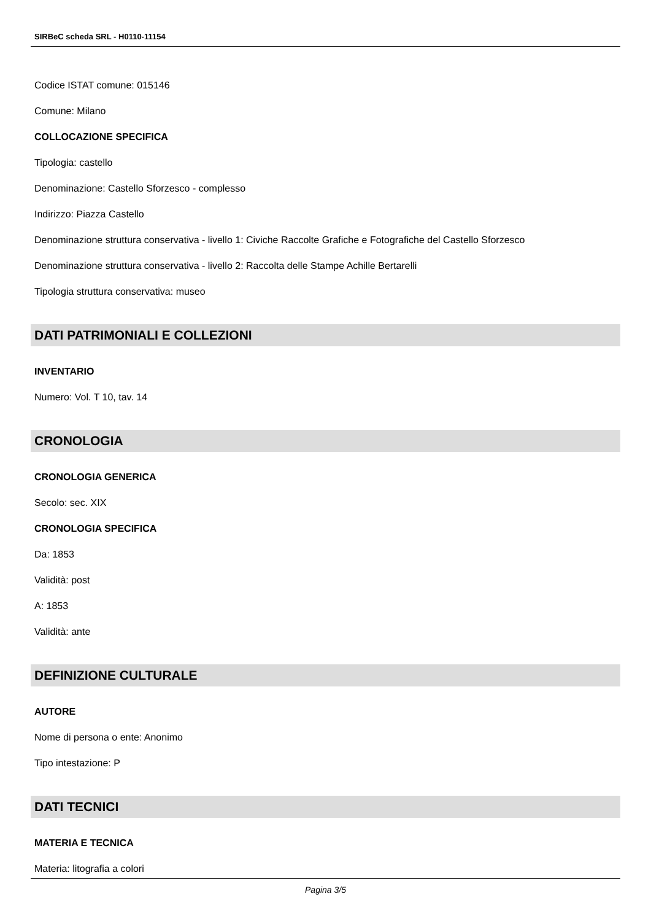SIRBeC scheda SRL - H0110-11154
Codice ISTAT comune: 015146
Comune: Milano
COLLOCAZIONE SPECIFICA
Tipologia: castello
Denominazione: Castello Sforzesco - complesso
Indirizzo: Piazza Castello
Denominazione struttura conservativa - livello 1: Civiche Raccolte Grafiche e Fotografiche del Castello Sforzesco
Denominazione struttura conservativa - livello 2: Raccolta delle Stampe Achille Bertarelli
Tipologia struttura conservativa: museo
DATI PATRIMONIALI E COLLEZIONI
INVENTARIO
Numero: Vol. T 10, tav. 14
CRONOLOGIA
CRONOLOGIA GENERICA
Secolo: sec. XIX
CRONOLOGIA SPECIFICA
Da: 1853
Validità: post
A: 1853
Validità: ante
DEFINIZIONE CULTURALE
AUTORE
Nome di persona o ente: Anonimo
Tipo intestazione: P
DATI TECNICI
MATERIA E TECNICA
Materia: litografia a colori
Pagina 3/5